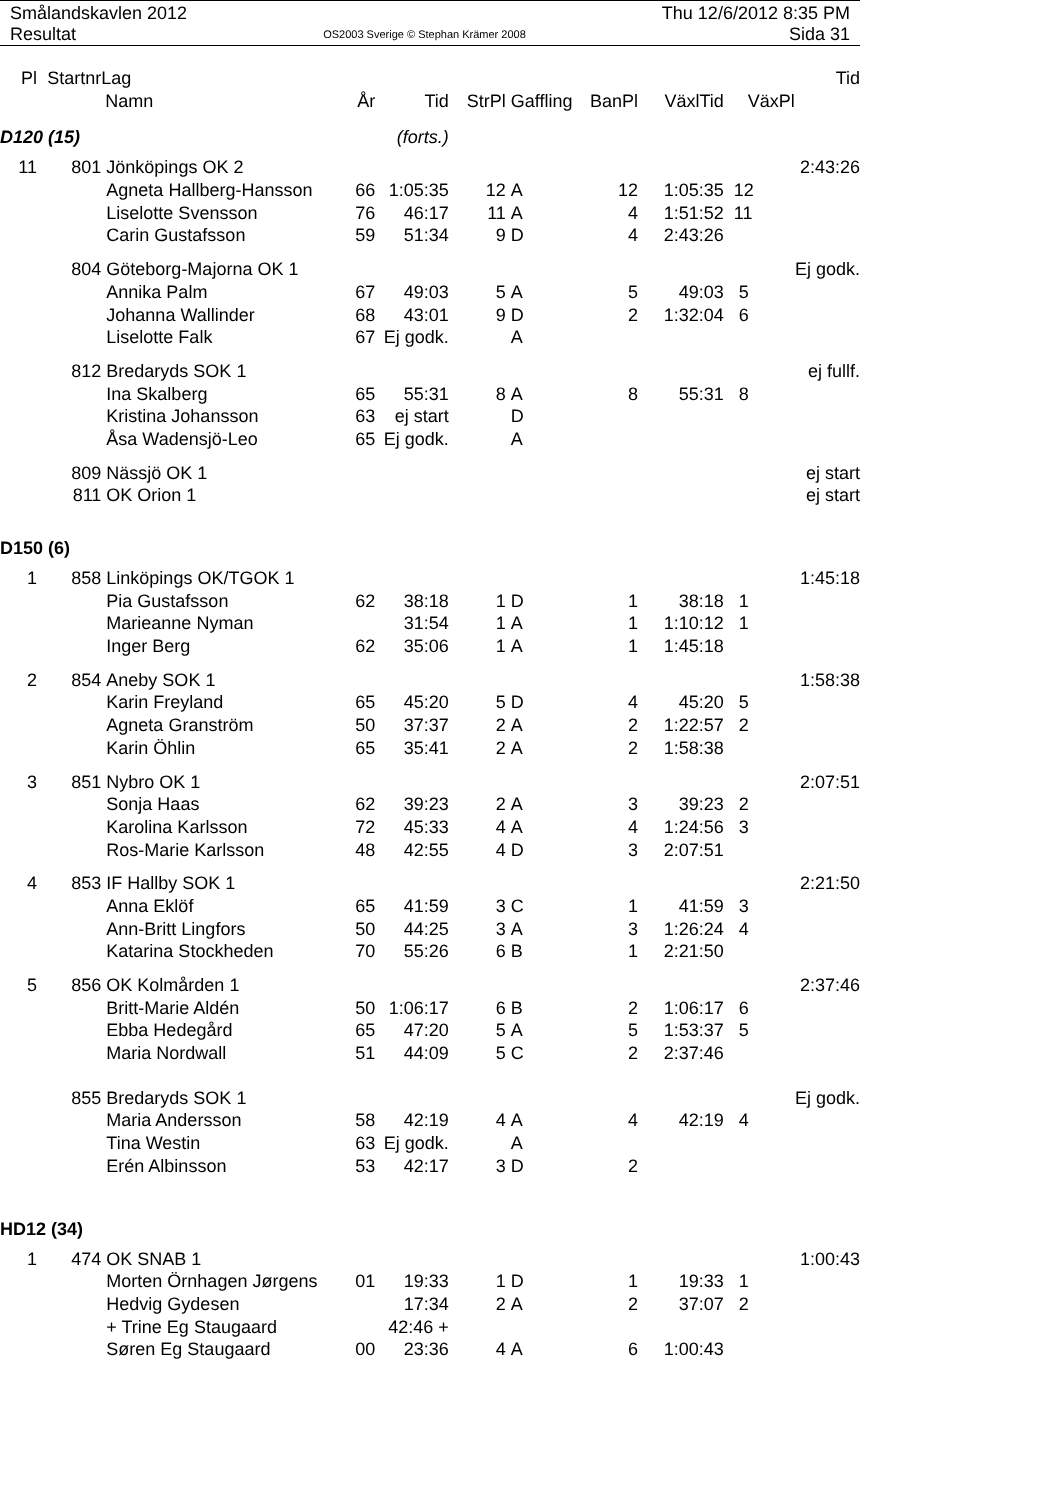Smålandskavlen 2012
Resultat
OS2003 Sverige © Stephan Krämer 2008
Thu 12/6/2012 8:35 PM
Sida 31
| Pl | Startnr | Lag | | | | | | | | Tid |
| --- | --- | --- | --- | --- | --- | --- | --- | --- | --- | --- |
| | | Namn | År | Tid | StrPl | Gaffling | BanPl | VäxlTid | VäxPl | |
| D120 (15) | | | | (forts.) | | | | | | |
| 11 | 801 | Jönköpings OK 2 | | | | | | | | 2:43:26 |
| | | Agneta Hallberg-Hansson | 66 | 1:05:35 | 12 | A | 12 | 1:05:35 | 12 | |
| | | Liselotte Svensson | 76 | 46:17 | 11 | A | 4 | 1:51:52 | 11 | |
| | | Carin Gustafsson | 59 | 51:34 | 9 | D | 4 | 2:43:26 | | |
| | 804 | Göteborg-Majorna OK 1 | | | | | | | | Ej godk. |
| | | Annika Palm | 67 | 49:03 | 5 | A | 5 | 49:03 | 5 | |
| | | Johanna Wallinder | 68 | 43:01 | 9 | D | 2 | 1:32:04 | 6 | |
| | | Liselotte Falk | 67 | Ej godk. | | A | | | | |
| | 812 | Bredaryds SOK 1 | | | | | | | | ej fullf. |
| | | Ina Skalberg | 65 | 55:31 | 8 | A | 8 | 55:31 | 8 | |
| | | Kristina Johansson | 63 | ej start | | D | | | | |
| | | Åsa Wadensjö-Leo | 65 | Ej godk. | | A | | | | |
| | 809 | Nässjö OK 1 | | | | | | | | ej start |
| | 811 | OK Orion 1 | | | | | | | | ej start |
| D150 (6) | | | | | | | | | | |
| 1 | 858 | Linköpings OK/TGOK 1 | | | | | | | | 1:45:18 |
| | | Pia Gustafsson | 62 | 38:18 | 1 | D | 1 | 38:18 | 1 | |
| | | Marieanne Nyman | | 31:54 | 1 | A | 1 | 1:10:12 | 1 | |
| | | Inger Berg | 62 | 35:06 | 1 | A | 1 | 1:45:18 | | |
| 2 | 854 | Aneby SOK 1 | | | | | | | | 1:58:38 |
| | | Karin Freyland | 65 | 45:20 | 5 | D | 4 | 45:20 | 5 | |
| | | Agneta Granström | 50 | 37:37 | 2 | A | 2 | 1:22:57 | 2 | |
| | | Karin Öhlin | 65 | 35:41 | 2 | A | 2 | 1:58:38 | | |
| 3 | 851 | Nybro OK 1 | | | | | | | | 2:07:51 |
| | | Sonja Haas | 62 | 39:23 | 2 | A | 3 | 39:23 | 2 | |
| | | Karolina Karlsson | 72 | 45:33 | 4 | A | 4 | 1:24:56 | 3 | |
| | | Ros-Marie Karlsson | 48 | 42:55 | 4 | D | 3 | 2:07:51 | | |
| 4 | 853 | IF Hallby SOK 1 | | | | | | | | 2:21:50 |
| | | Anna Eklöf | 65 | 41:59 | 3 | C | 1 | 41:59 | 3 | |
| | | Ann-Britt Lingfors | 50 | 44:25 | 3 | A | 3 | 1:26:24 | 4 | |
| | | Katarina Stockheden | 70 | 55:26 | 6 | B | 1 | 2:21:50 | | |
| 5 | 856 | OK Kolmården 1 | | | | | | | | 2:37:46 |
| | | Britt-Marie Aldén | 50 | 1:06:17 | 6 | B | 2 | 1:06:17 | 6 | |
| | | Ebba Hedegård | 65 | 47:20 | 5 | A | 5 | 1:53:37 | 5 | |
| | | Maria Nordwall | 51 | 44:09 | 5 | C | 2 | 2:37:46 | | |
| | 855 | Bredaryds SOK 1 | | | | | | | | Ej godk. |
| | | Maria Andersson | 58 | 42:19 | 4 | A | 4 | 42:19 | 4 | |
| | | Tina Westin | 63 | Ej godk. | | A | | | | |
| | | Erén Albinsson | 53 | 42:17 | 3 | D | 2 | | | |
| HD12 (34) | | | | | | | | | | |
| 1 | 474 | OK SNAB 1 | | | | | | | | 1:00:43 |
| | | Morten Örnhagen Jørgens | 01 | 19:33 | 1 | D | 1 | 19:33 | 1 | |
| | | Hedvig Gydesen | | 17:34 | 2 | A | 2 | 37:07 | 2 | |
| | | + Trine Eg Staugaard | | 42:46 + | | | | | | |
| | | Søren Eg Staugaard | 00 | 23:36 | 4 | A | 6 | 1:00:43 | | |